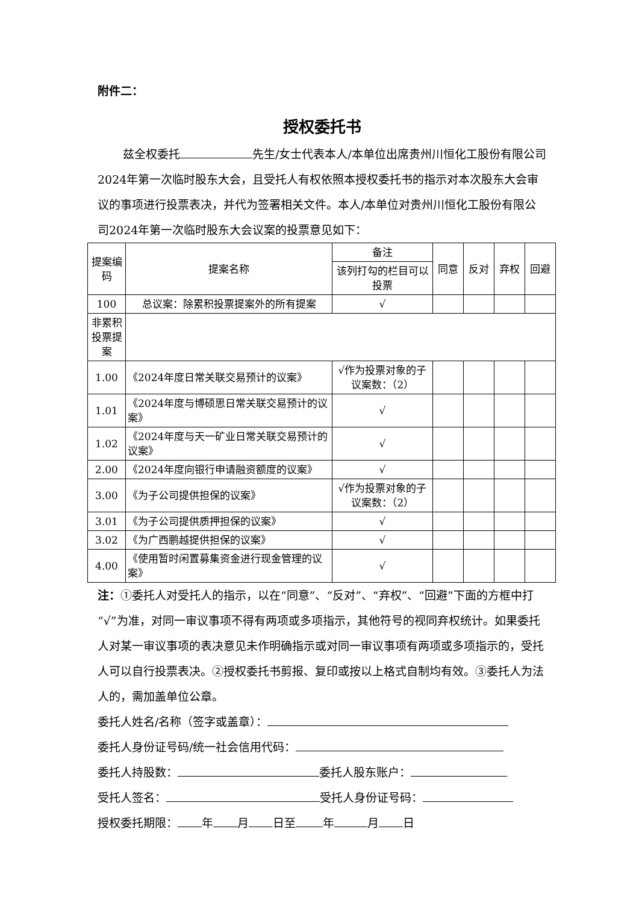附件二：
授权委托书
兹全权委托 先生/女士代表本人/本单位出席贵州川恒化工股份有限公司2024年第一次临时股东大会，且受托人有权依照本授权委托书的指示对本次股东大会审议的事项进行投票表决，并代为签署相关文件。本人/本单位对贵州川恒化工股份有限公司2024年第一次临时股东大会议案的投票意见如下：
| 提案编码 | 提案名称 | 备注 | 同意 | 反对 | 弃权 | 回避 |
| --- | --- | --- | --- | --- | --- | --- |
| | | 该列打勾的栏目可以投票 | | | | |
| 100 | 总议案：除累积投票提案外的所有提案 | √ | | | | |
| 非累积投票提案 | | | | | | |
| 1.00 | 《2024年度日常关联交易预计的议案》 | √作为投票对象的子议案数：（2） | | | | |
| 1.01 | 《2024年度与博硕思日常关联交易预计的议案》 | √ | | | | |
| 1.02 | 《2024年度与天一矿业日常关联交易预计的议案》 | √ | | | | |
| 2.00 | 《2024年度向银行申请融资额度的议案》 | √ | | | | |
| 3.00 | 《为子公司提供担保的议案》 | √作为投票对象的子议案数：（2） | | | | |
| 3.01 | 《为子公司提供质押担保的议案》 | √ | | | | |
| 3.02 | 《为广西鹏越提供担保的议案》 | √ | | | | |
| 4.00 | 《使用暂时闲置募集资金进行现金管理的议案》 | √ | | | | |
注：①委托人对受托人的指示，以在“同意”、“反对”、“弃权”、“回避”下面的方框中打“√”为准，对同一审议事项不得有两项或多项指示，其他符号的视同弃权统计。如果委托人对某一审议事项的表决意见未作明确指示或对同一审议事项有两项或多项指示的，受托人可以自行投票表决。②授权委托书剪报、复印或按以上格式自制均有效。③委托人为法人的，需加盖单位公章。
委托人姓名/名称（签字或盖章）：
委托人身份证号码/统一社会信用代码：
委托人持股数： 委托人股东账户：
受托人签名： 受托人身份证号码：
授权委托期限： 年 月 日至 年 月 日